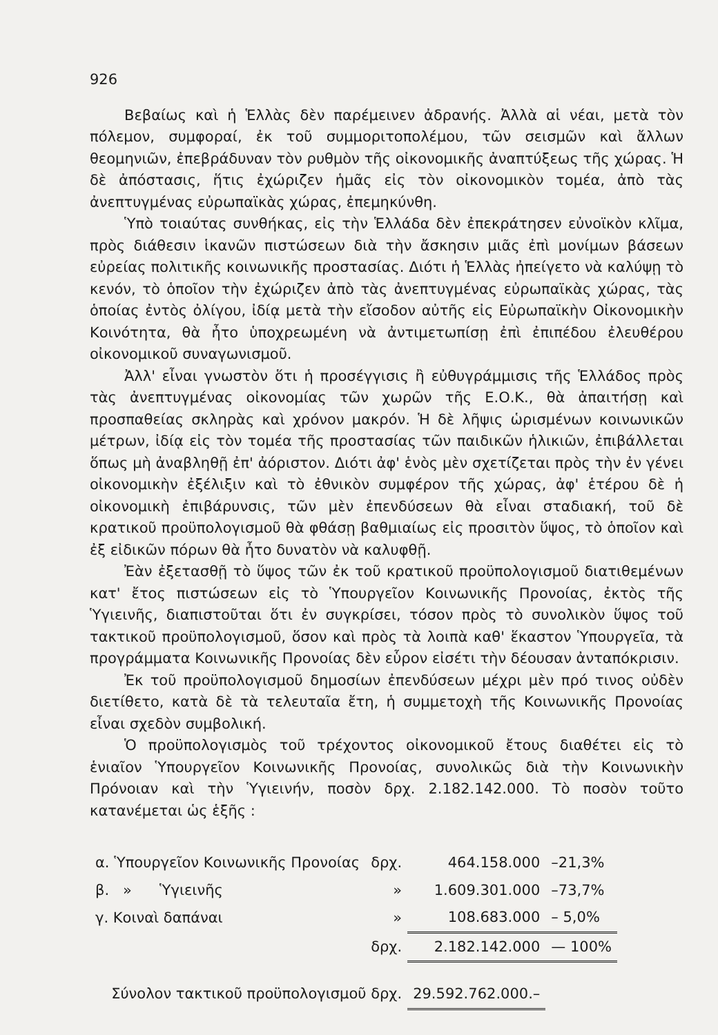926
Βεβαίως καὶ ἡ Ἑλλὰς δὲν παρέμεινεν ἀδρανής. Ἀλλὰ αἱ νέαι, μετὰ τὸν πόλεμον, συμφοραί, ἐκ τοῦ συμμοριτοπολέμου, τῶν σεισμῶν καὶ ἄλλων θεομηνιῶν, ἐπεβράδυναν τὸν ρυθμὸν τῆς οἰκονομικῆς ἀναπτύξεως τῆς χώρας. Ἡ δὲ ἀπόστασις, ἥτις ἐχώριζεν ἡμᾶς εἰς τὸν οἰκονομικὸν τομέα, ἀπὸ τὰς ἀνεπτυγμένας εὐρωπαϊκὰς χώρας, ἐπεμηκύνθη.
Ὑπὸ τοιαύτας συνθήκας, εἰς τὴν Ἑλλάδα δὲν ἐπεκράτησεν εὐνοϊκὸν κλῖμα, πρὸς διάθεσιν ἱκανῶν πιστώσεων διὰ τὴν ἄσκησιν μιᾶς ἐπὶ μονίμων βάσεων εὐρείας πολιτικῆς κοινωνικῆς προστασίας. Διότι ἡ Ἑλλὰς ἠπείγετο νὰ καλύψῃ τὸ κενόν, τὸ ὁποῖον τὴν ἐχώριζεν ἀπὸ τὰς ἀνεπτυγμένας εὐρωπαϊκὰς χώρας, τὰς ὁποίας ἐντὸς ὀλίγου, ἰδίᾳ μετὰ τὴν εἴσοδον αὐτῆς εἰς Εὐρωπαϊκὴν Οἰκονομικὴν Κοινότητα, θὰ ἦτο ὑποχρεωμένη νὰ ἀντιμετωπίσῃ ἐπὶ ἐπιπέδου ἐλευθέρου οἰκονομικοῦ συναγωνισμοῦ.
Ἀλλ' εἶναι γνωστὸν ὅτι ἡ προσέγγισις ἢ εὐθυγράμμισις τῆς Ἑλλάδος πρὸς τὰς ἀνεπτυγμένας οἰκονομίας τῶν χωρῶν τῆς Ε.Ο.Κ., θὰ ἀπαιτήσῃ καὶ προσπαθείας σκληρὰς καὶ χρόνον μακρόν. Ἡ δὲ λῆψις ὡρισμένων κοινωνικῶν μέτρων, ἰδίᾳ εἰς τὸν τομέα τῆς προστασίας τῶν παιδικῶν ἡλικιῶν, ἐπιβάλλεται ὅπως μὴ ἀναβληθῇ ἐπ' ἀόριστον. Διότι ἀφ' ἑνὸς μὲν σχετίζεται πρὸς τὴν ἐν γένει οἰκονομικὴν ἐξέλιξιν καὶ τὸ ἐθνικὸν συμφέρον τῆς χώρας, ἀφ' ἑτέρου δὲ ἡ οἰκονομικὴ ἐπιβάρυνσις, τῶν μὲν ἐπενδύσεων θὰ εἶναι σταδιακή, τοῦ δὲ κρατικοῦ προϋπολογισμοῦ θὰ φθάσῃ βαθμιαίως εἰς προσιτὸν ὕψος, τὸ ὁποῖον καὶ ἐξ εἰδικῶν πόρων θὰ ἦτο δυνατὸν νὰ καλυφθῇ.
Ἐὰν ἐξετασθῇ τὸ ὕψος τῶν ἐκ τοῦ κρατικοῦ προϋπολογισμοῦ διατιθεμένων κατ' ἔτος πιστώσεων εἰς τὸ Ὑπουργεῖον Κοινωνικῆς Προνοίας, ἐκτὸς τῆς Ὑγιεινῆς, διαπιστοῦται ὅτι ἐν συγκρίσει, τόσον πρὸς τὸ συνολικὸν ὕψος τοῦ τακτικοῦ προϋπολογισμοῦ, ὅσον καὶ πρὸς τὰ λοιπὰ καθ' ἕκαστον Ὑπουργεῖα, τὰ προγράμματα Κοινωνικῆς Προνοίας δὲν εὗρον εἰσέτι τὴν δέουσαν ἀνταπόκρισιν.
Ἐκ τοῦ προϋπολογισμοῦ δημοσίων ἐπενδύσεων μέχρι μὲν πρό τινος οὐδὲν διετίθετο, κατὰ δὲ τὰ τελευταῖα ἔτη, ἡ συμμετοχὴ τῆς Κοινωνικῆς Προνοίας εἶναι σχεδὸν συμβολική.
Ὁ προϋπολογισμὸς τοῦ τρέχοντος οἰκονομικοῦ ἔτους διαθέτει εἰς τὸ ἑνιαῖον Ὑπουργεῖον Κοινωνικῆς Προνοίας, συνολικῶς διὰ τὴν Κοινωνικὴν Πρόνοιαν καὶ τὴν Ὑγιεινήν, ποσὸν δρχ. 2.182.142.000. Τὸ ποσὸν τοῦτο κατανέμεται ὡς ἑξῆς :
| α. Ὑπουργεῖον Κοινωνικῆς Προνοίας | δρχ. | 464.158.000 | –21,3% |
| β. » Ὑγιεινῆς | » | 1.609.301.000 | –73,7% |
| γ. Κοιναὶ δαπάναι | » | 108.683.000 | – 5,0% |
| | δρχ. | 2.182.142.000 | — 100% |
| Σύνολον τακτικοῦ προϋπολογισμοῦ δρχ. | | 29.592.762.000.– | |